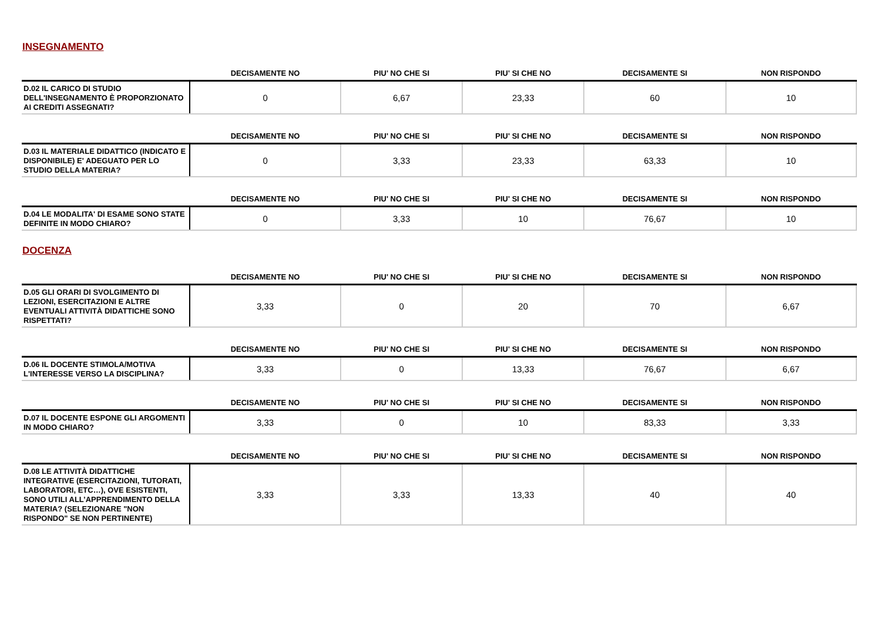INSEGNAMENTO
| | DECISAMENTE NO | PIU' NO CHE SI | PIU' SI CHE NO | DECISAMENTE SI | NON RISPONDO |
| --- | --- | --- | --- | --- | --- |
| D.02 IL CARICO DI STUDIO DELL'INSEGNAMENTO È PROPORZIONATO AI CREDITI ASSEGNATI? | 0 | 6,67 | 23,33 | 60 | 10 |
| | DECISAMENTE NO | PIU' NO CHE SI | PIU' SI CHE NO | DECISAMENTE SI | NON RISPONDO |
| --- | --- | --- | --- | --- | --- |
| D.03 IL MATERIALE DIDATTICO (INDICATO E DISPONIBILE) E' ADEGUATO PER LO STUDIO DELLA MATERIA? | 0 | 3,33 | 23,33 | 63,33 | 10 |
| | DECISAMENTE NO | PIU' NO CHE SI | PIU' SI CHE NO | DECISAMENTE SI | NON RISPONDO |
| --- | --- | --- | --- | --- | --- |
| D.04 LE MODALITA' DI ESAME SONO STATE DEFINITE IN MODO CHIARO? | 0 | 3,33 | 10 | 76,67 | 10 |
DOCENZA
| | DECISAMENTE NO | PIU' NO CHE SI | PIU' SI CHE NO | DECISAMENTE SI | NON RISPONDO |
| --- | --- | --- | --- | --- | --- |
| D.05 GLI ORARI DI SVOLGIMENTO DI LEZIONI, ESERCITAZIONI E ALTRE EVENTUALI ATTIVITÀ DIDATTICHE SONO RISPETTATI? | 3,33 | 0 | 20 | 70 | 6,67 |
| | DECISAMENTE NO | PIU' NO CHE SI | PIU' SI CHE NO | DECISAMENTE SI | NON RISPONDO |
| --- | --- | --- | --- | --- | --- |
| D.06 IL DOCENTE STIMOLA/MOTIVA L'INTERESSE VERSO LA DISCIPLINA? | 3,33 | 0 | 13,33 | 76,67 | 6,67 |
| | DECISAMENTE NO | PIU' NO CHE SI | PIU' SI CHE NO | DECISAMENTE SI | NON RISPONDO |
| --- | --- | --- | --- | --- | --- |
| D.07 IL DOCENTE ESPONE GLI ARGOMENTI IN MODO CHIARO? | 3,33 | 0 | 10 | 83,33 | 3,33 |
| | DECISAMENTE NO | PIU' NO CHE SI | PIU' SI CHE NO | DECISAMENTE SI | NON RISPONDO |
| --- | --- | --- | --- | --- | --- |
| D.08 LE ATTIVITÀ DIDATTICHE INTEGRATIVE (ESERCITAZIONI, TUTORATI, LABORATORI, ETC…), OVE ESISTENTI, SONO UTILI ALL’APPRENDIMENTO DELLA MATERIA? (SELEZIONARE "NON RISPONDO" SE NON PERTINENTE) | 3,33 | 3,33 | 13,33 | 40 | 40 |